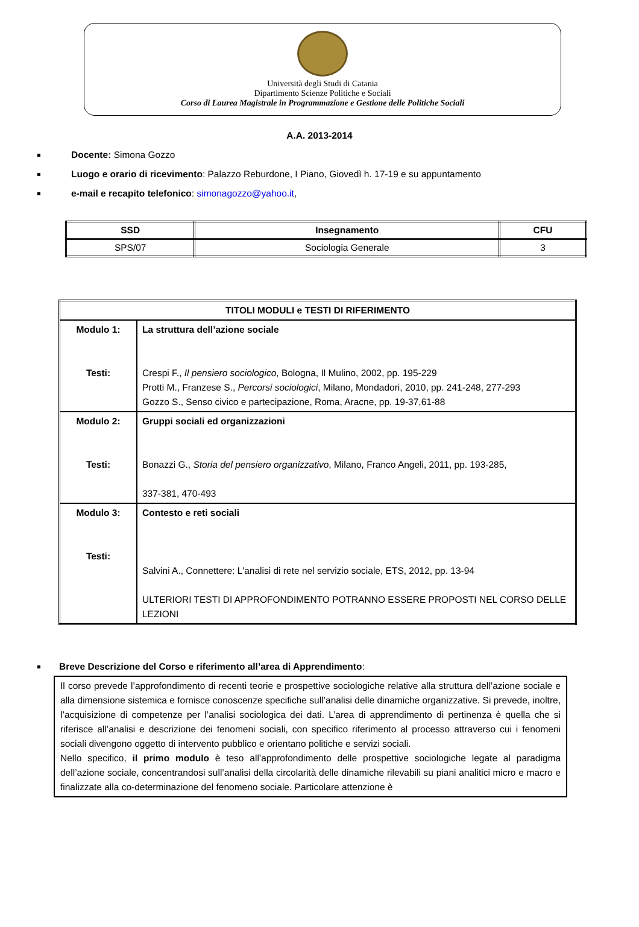Università degli Studi di Catania
Dipartimento Scienze Politiche e Sociali
Corso di Laurea Magistrale in Programmazione e Gestione delle Politiche Sociali
A.A. 2013-2014
Docente: Simona Gozzo
Luogo e orario di ricevimento: Palazzo Reburdone, I Piano, Giovedì h. 17-19 e su appuntamento
e-mail e recapito telefonico: simonagozzo@yahoo.it,
| SSD | Insegnamento | CFU |
| --- | --- | --- |
| SPS/07 | Sociologia Generale | 3 |
| TITOLI MODULI e TESTI DI RIFERIMENTO | |
| Modulo 1: Testi: | La struttura dell’azione sociale Crespi F., Il pensiero sociologico , Bologna, Il Mulino, 2002, pp. 195-229 Protti M., Franzese S., Percorsi sociologici , Milano, Mondadori, 2010, pp. 241-248, 277-293 Gozzo S., Senso civico e partecipazione, Roma, Aracne, pp. 19-37,61-88 |
| Modulo 2: Testi: | Gruppi sociali ed organizzazioni Bonazzi G., Storia del pensiero organizzativo , Milano, Franco Angeli, 2011, pp. 193-285, 337-381, 470-493 |
| Modulo 3: Testi: | Contesto e reti sociali Salvini A., Connettere: L'analisi di rete nel servizio sociale, ETS, 2012, pp. 13-94 ULTERIORI TESTI DI APPROFONDIMENTO POTRANNO ESSERE PROPOSTI NEL CORSO DELLE LEZIONI |
Breve Descrizione del Corso e riferimento all’area di Apprendimento:
Il corso prevede l’approfondimento di recenti teorie e prospettive sociologiche relative alla struttura dell’azione sociale e alla dimensione sistemica e fornisce conoscenze specifiche sull’analisi delle dinamiche organizzative. Si prevede, inoltre, l’acquisizione di competenze per l’analisi sociologica dei dati. L’area di apprendimento di pertinenza è quella che si riferisce all’analisi e descrizione dei fenomeni sociali, con specifico riferimento al processo attraverso cui i fenomeni sociali divengono oggetto di intervento pubblico e orientano politiche e servizi sociali.
Nello specifico, il primo modulo è teso all’approfondimento delle prospettive sociologiche legate al paradigma dell’azione sociale, concentrandosi sull’analisi della circolarità delle dinamiche rilevabili su piani analitici micro e macro e finalizzate alla co-determinazione del fenomeno sociale. Particolare attenzione è